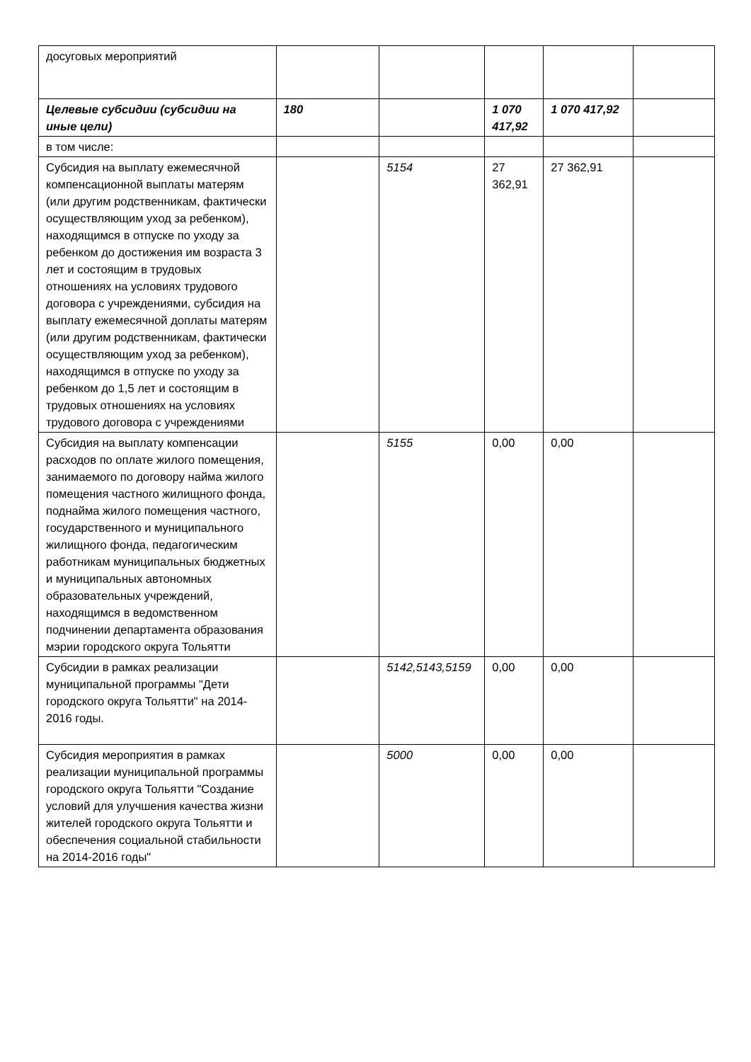| досуговых мероприятий | | | | | |
| Целевые субсидии (субсидии на иные цели) | 180 | | 1 070 417,92 | 1 070 417,92 | |
| в том числе: | | | | | |
| Субсидия на выплату ежемесячной компенсационной выплаты матерям (или другим родственникам, фактически осуществляющим уход за ребенком), находящимся в отпуске по уходу за ребенком до достижения им возраста 3 лет и состоящим в трудовых отношениях на условиях трудового договора с учреждениями, субсидия на выплату ежемесячной доплаты матерям (или другим родственникам, фактически осуществляющим уход за ребенком), находящимся в отпуске по уходу за ребенком до 1,5 лет и состоящим в трудовых отношениях на условиях трудового договора с учреждениями | | 5154 | 27 362,91 | 27 362,91 | |
| Субсидия на выплату компенсации расходов по оплате жилого помещения, занимаемого по договору найма жилого помещения частного жилищного фонда, поднайма жилого помещения частного, государственного и муниципального жилищного фонда, педагогическим работникам муниципальных бюджетных и муниципальных автономных образовательных учреждений, находящимся в ведомственном подчинении департамента образования мэрии городского округа Тольятти | | 5155 | 0,00 | 0,00 | |
| Субсидии в рамках реализации муниципальной программы "Дети городского округа Тольятти" на 2014-2016 годы. | | 5142,5143,5159 | 0,00 | 0,00 | |
| Субсидия мероприятия в рамках реализации муниципальной программы городского округа Тольятти "Создание условий для улучшения качества жизни жителей городского округа Тольятти и обеспечения социальной стабильности на 2014-2016 годы" | | 5000 | 0,00 | 0,00 | |